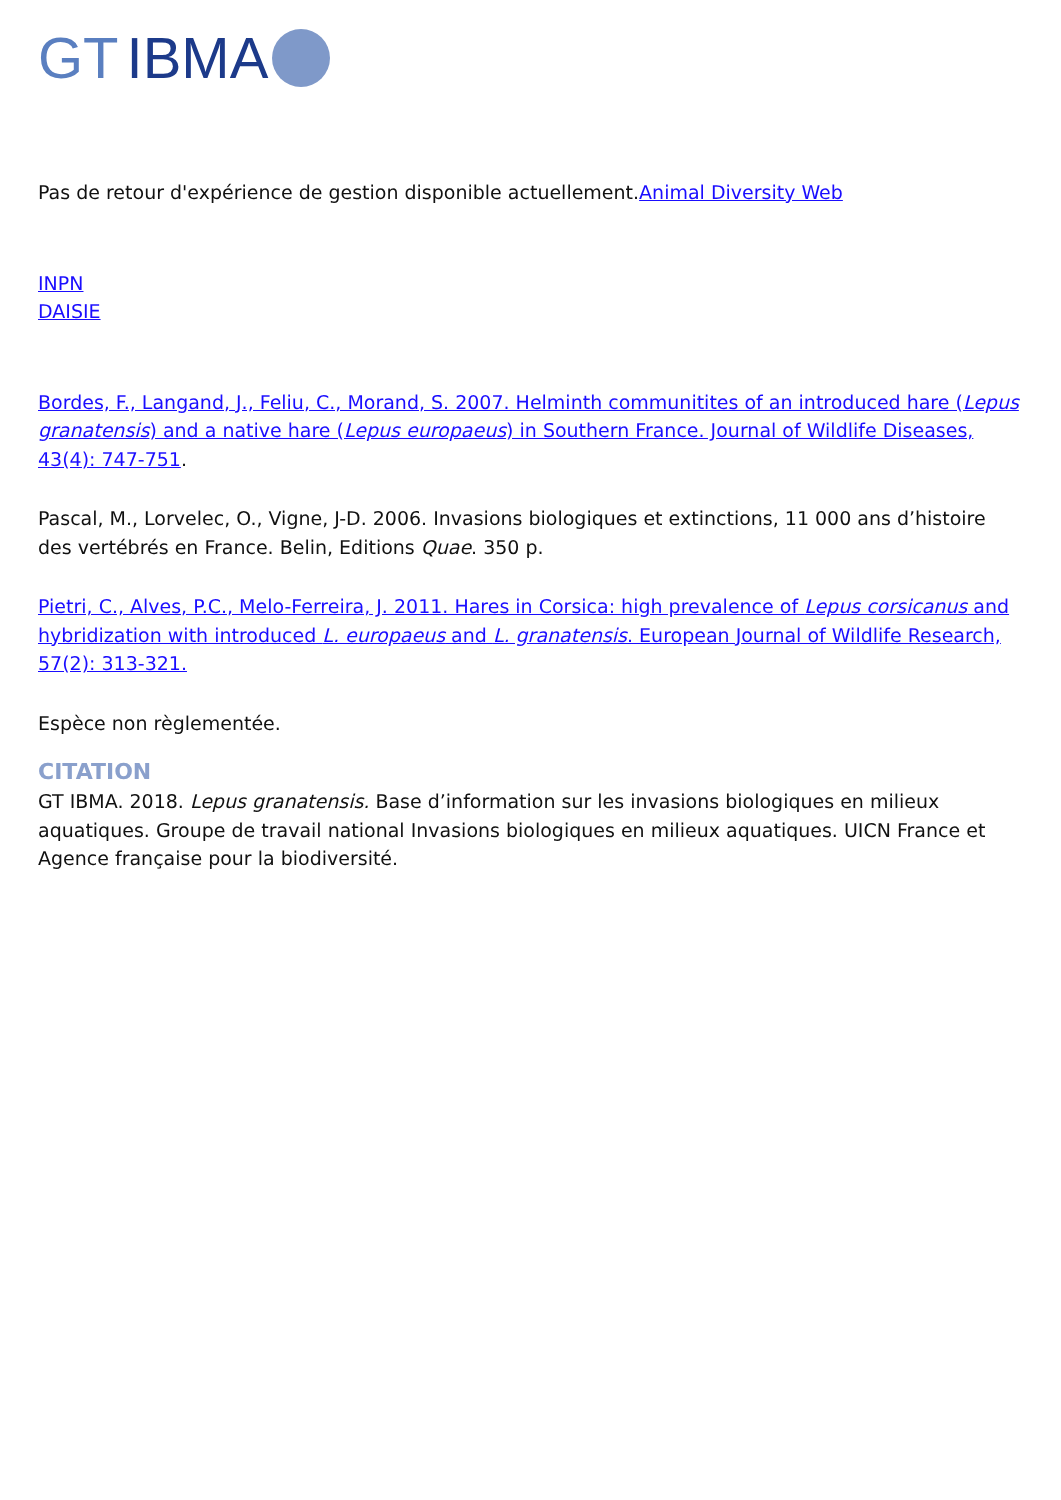GT IBMA
Pas de retour d'expérience de gestion disponible actuellement.Animal Diversity Web
INPN
DAISIE
Bordes, F., Langand, J., Feliu, C., Morand, S. 2007. Helminth communitites of an introduced hare (Lepus granatensis) and a native hare (Lepus europaeus) in Southern France. Journal of Wildlife Diseases, 43(4): 747-751.
Pascal, M., Lorvelec, O., Vigne, J-D. 2006. Invasions biologiques et extinctions, 11 000 ans d’histoire des vertébrés en France. Belin, Editions Quae. 350 p.
Pietri, C., Alves, P.C., Melo-Ferreira, J. 2011. Hares in Corsica: high prevalence of Lepus corsicanus and hybridization with introduced L. europaeus and L. granatensis. European Journal of Wildlife Research, 57(2): 313-321.
Espèce non règlementée.
CITATION
GT IBMA. 2018. Lepus granatensis. Base d’information sur les invasions biologiques en milieux aquatiques. Groupe de travail national Invasions biologiques en milieux aquatiques. UICN France et Agence française pour la biodiversité.